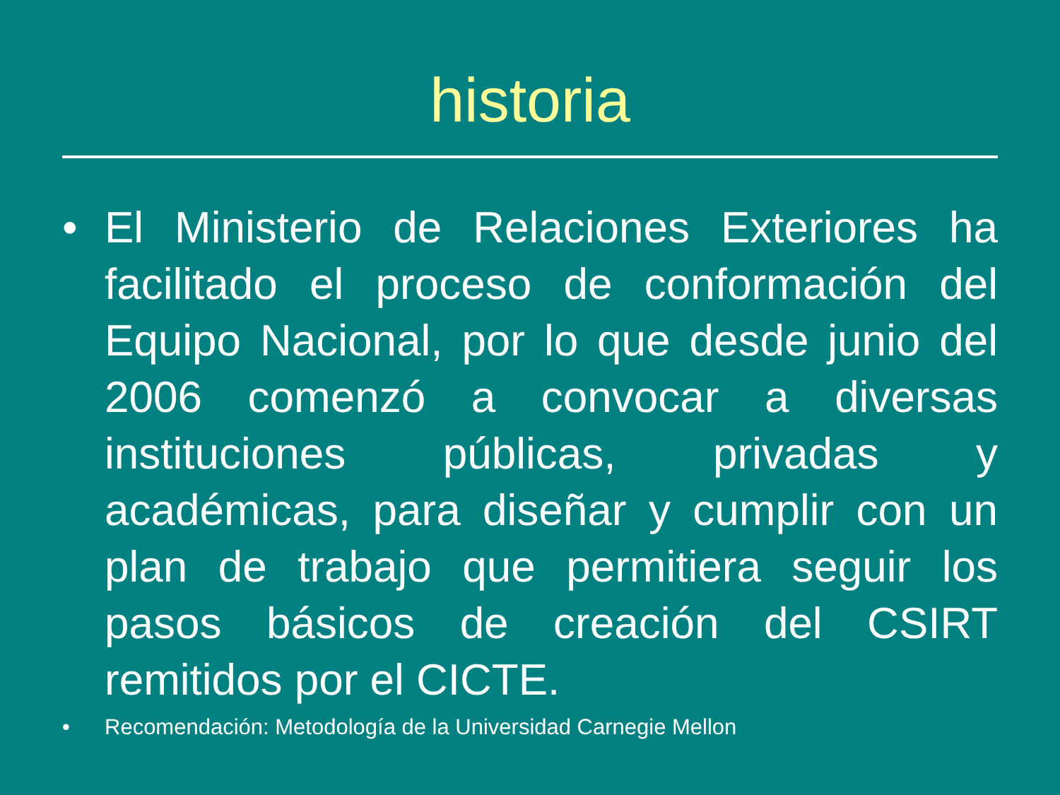historia
• El Ministerio de Relaciones Exteriores ha facilitado el proceso de conformación del Equipo Nacional, por lo que desde junio del 2006 comenzó a convocar a diversas instituciones públicas, privadas y académicas, para diseñar y cumplir con un plan de trabajo que permitiera seguir los pasos básicos de creación del CSIRT remitidos por el CICTE.
• Recomendación: Metodología de la Universidad Carnegie Mellon